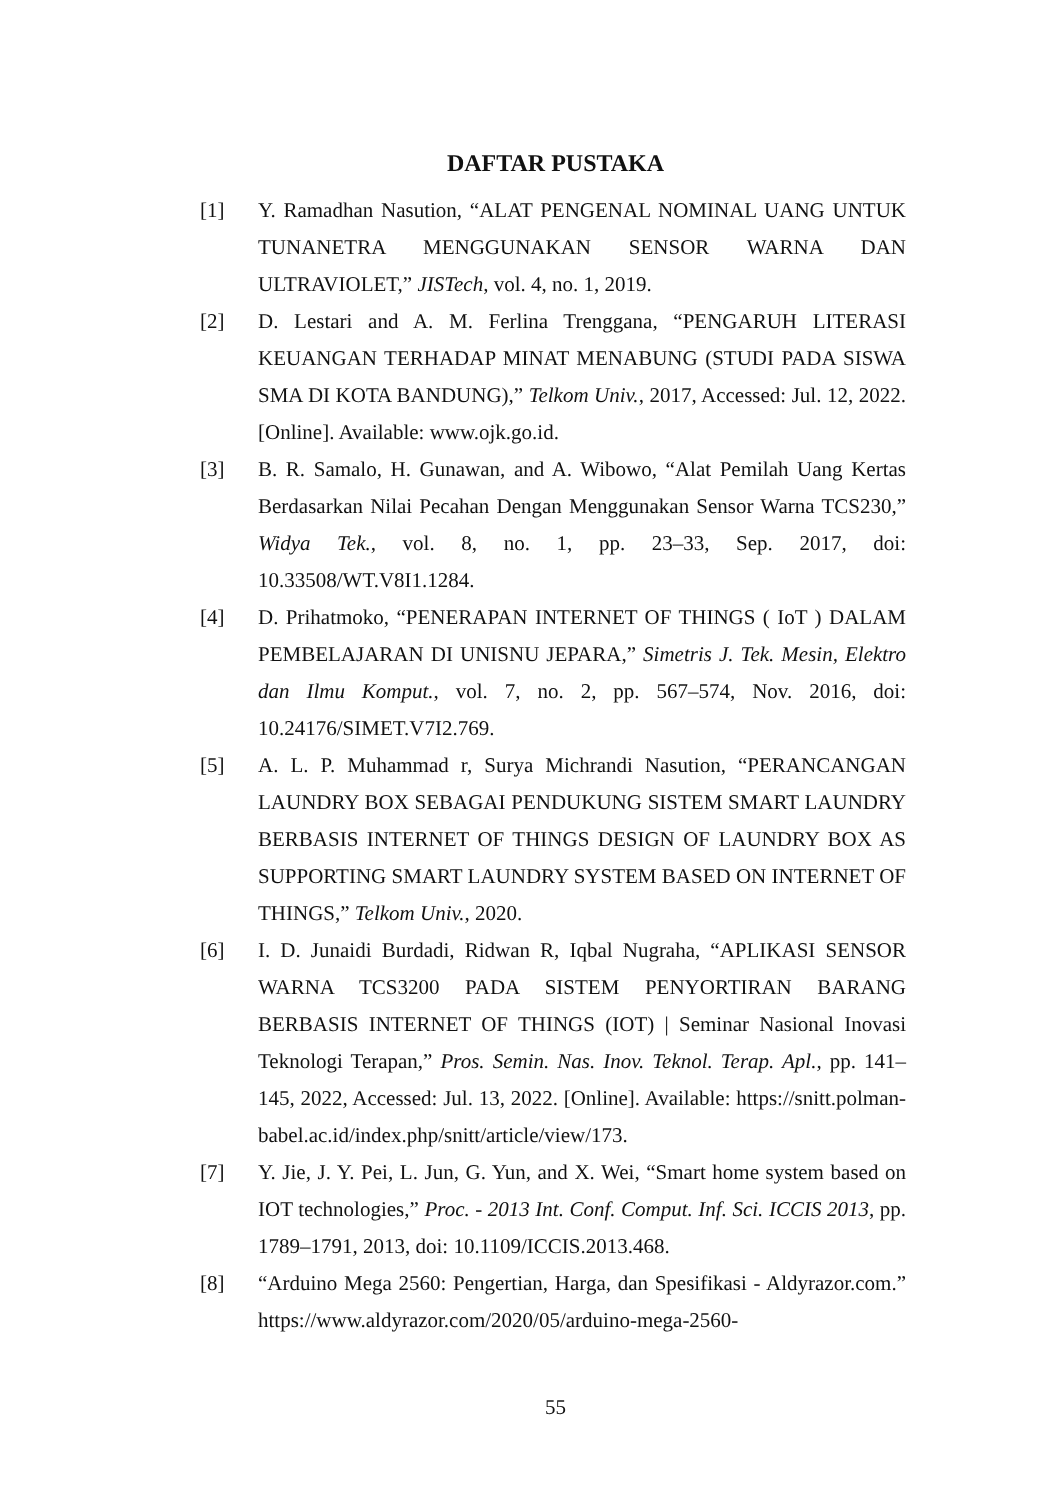DAFTAR PUSTAKA
[1] Y. Ramadhan Nasution, “ALAT PENGENAL NOMINAL UANG UNTUK TUNANETRA MENGGUNAKAN SENSOR WARNA DAN ULTRAVIOLET,” JISTech, vol. 4, no. 1, 2019.
[2] D. Lestari and A. M. Ferlina Trenggana, “PENGARUH LITERASI KEUANGAN TERHADAP MINAT MENABUNG (STUDI PADA SISWA SMA DI KOTA BANDUNG),” Telkom Univ., 2017, Accessed: Jul. 12, 2022. [Online]. Available: www.ojk.go.id.
[3] B. R. Samalo, H. Gunawan, and A. Wibowo, “Alat Pemilah Uang Kertas Berdasarkan Nilai Pecahan Dengan Menggunakan Sensor Warna TCS230,” Widya Tek., vol. 8, no. 1, pp. 23–33, Sep. 2017, doi: 10.33508/WT.V8I1.1284.
[4] D. Prihatmoko, “PENERAPAN INTERNET OF THINGS ( IoT ) DALAM PEMBELAJARAN DI UNISNU JEPARA,” Simetris J. Tek. Mesin, Elektro dan Ilmu Komput., vol. 7, no. 2, pp. 567–574, Nov. 2016, doi: 10.24176/SIMET.V7I2.769.
[5] A. L. P. Muhammad r, Surya Michrandi Nasution, “PERANCANGAN LAUNDRY BOX SEBAGAI PENDUKUNG SISTEM SMART LAUNDRY BERBASIS INTERNET OF THINGS DESIGN OF LAUNDRY BOX AS SUPPORTING SMART LAUNDRY SYSTEM BASED ON INTERNET OF THINGS,” Telkom Univ., 2020.
[6] I. D. Junaidi Burdadi, Ridwan R, Iqbal Nugraha, “APLIKASI SENSOR WARNA TCS3200 PADA SISTEM PENYORTIRAN BARANG BERBASIS INTERNET OF THINGS (IOT) | Seminar Nasional Inovasi Teknologi Terapan,” Pros. Semin. Nas. Inov. Teknol. Terap. Apl., pp. 141–145, 2022, Accessed: Jul. 13, 2022. [Online]. Available: https://snitt.polman-babel.ac.id/index.php/snitt/article/view/173.
[7] Y. Jie, J. Y. Pei, L. Jun, G. Yun, and X. Wei, “Smart home system based on IOT technologies,” Proc. - 2013 Int. Conf. Comput. Inf. Sci. ICCIS 2013, pp. 1789–1791, 2013, doi: 10.1109/ICCIS.2013.468.
[8] “Arduino Mega 2560: Pengertian, Harga, dan Spesifikasi - Aldyrazor.com.” https://www.aldyrazor.com/2020/05/arduino-mega-2560-
55